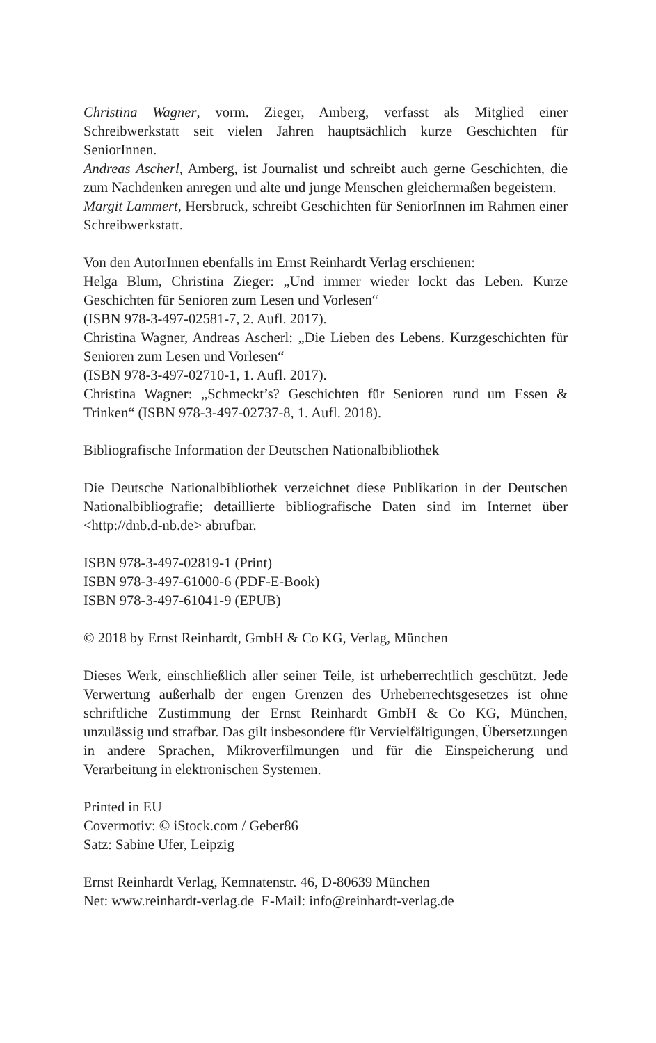Christina Wagner, vorm. Zieger, Amberg, verfasst als Mitglied einer Schreibwerkstatt seit vielen Jahren hauptsächlich kurze Geschichten für SeniorInnen.
Andreas Ascherl, Amberg, ist Journalist und schreibt auch gerne Geschichten, die zum Nachdenken anregen und alte und junge Menschen gleichermaßen begeistern.
Margit Lammert, Hersbruck, schreibt Geschichten für SeniorInnen im Rahmen einer Schreibwerkstatt.
Von den AutorInnen ebenfalls im Ernst Reinhardt Verlag erschienen:
Helga Blum, Christina Zieger: „Und immer wieder lockt das Leben. Kurze Geschichten für Senioren zum Lesen und Vorlesen“
(ISBN 978-3-497-02581-7, 2. Aufl. 2017).
Christina Wagner, Andreas Ascherl: „Die Lieben des Lebens. Kurzgeschichten für Senioren zum Lesen und Vorlesen“
(ISBN 978-3-497-02710-1, 1. Aufl. 2017).
Christina Wagner: „Schmeckt’s? Geschichten für Senioren rund um Essen & Trinken“ (ISBN 978-3-497-02737-8, 1. Aufl. 2018).
Bibliografische Information der Deutschen Nationalbibliothek
Die Deutsche Nationalbibliothek verzeichnet diese Publikation in der Deutschen Nationalbibliografie; detaillierte bibliografische Daten sind im Internet über <http://dnb.d-nb.de> abrufbar.
ISBN 978-3-497-02819-1 (Print)
ISBN 978-3-497-61000-6 (PDF-E-Book)
ISBN 978-3-497-61041-9 (EPUB)
© 2018 by Ernst Reinhardt, GmbH & Co KG, Verlag, München
Dieses Werk, einschließlich aller seiner Teile, ist urheberrechtlich geschützt. Jede Verwertung außerhalb der engen Grenzen des Urheberrechtsgesetzes ist ohne schriftliche Zustimmung der Ernst Reinhardt GmbH & Co KG, München, unzulässig und strafbar. Das gilt insbesondere für Vervielfältigungen, Übersetzungen in andere Sprachen, Mikroverfilmungen und für die Einspeicherung und Verarbeitung in elektronischen Systemen.
Printed in EU
Covermotiv: © iStock.com / Geber86
Satz: Sabine Ufer, Leipzig
Ernst Reinhardt Verlag, Kemnatenstr. 46, D-80639 München
Net: www.reinhardt-verlag.de E-Mail: info@reinhardt-verlag.de